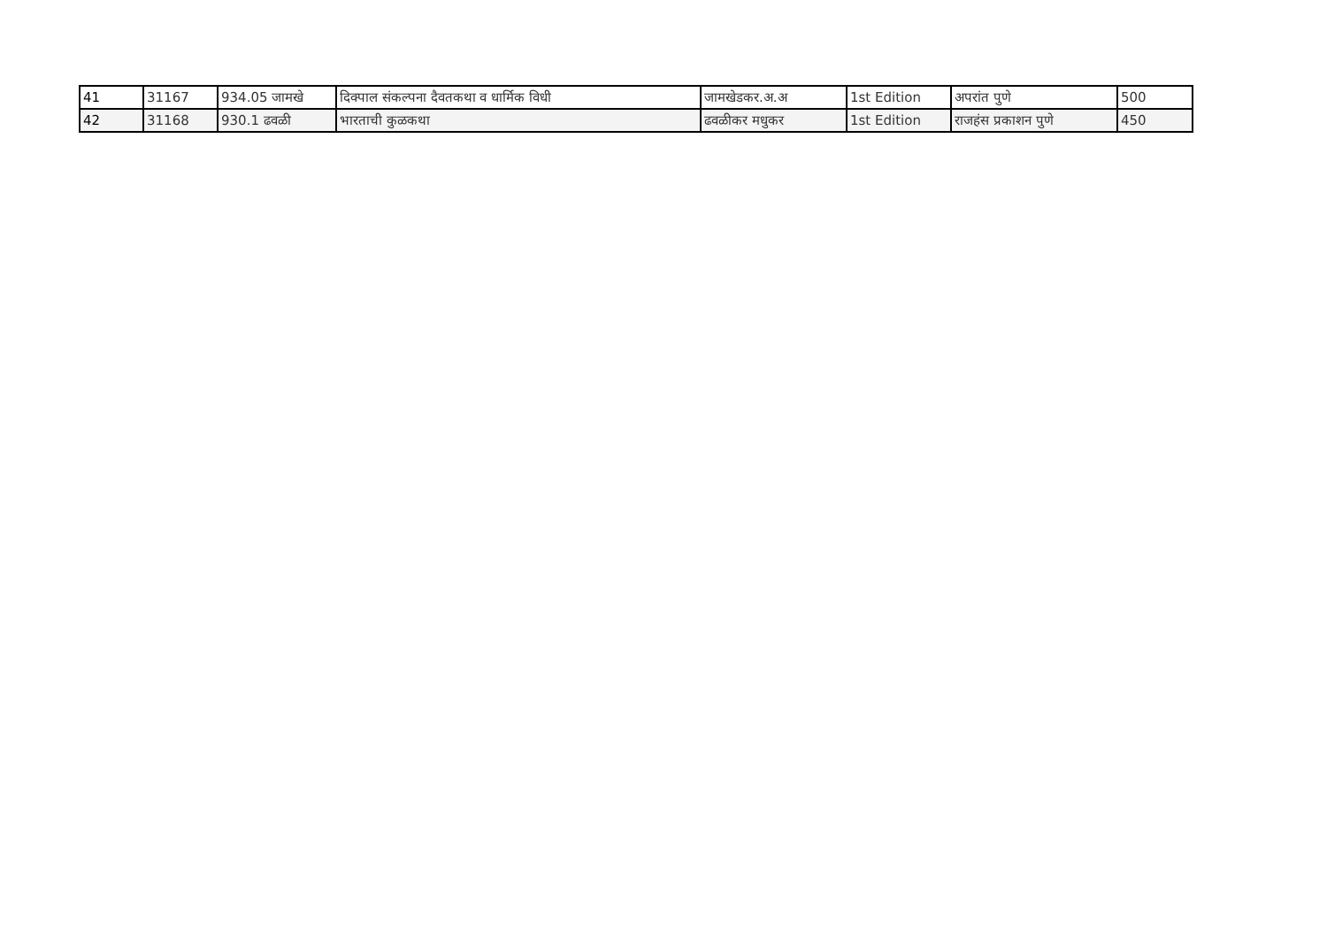| 41 | 31167 | 934.05 जामखे | दिक्पाल संकल्पना दैवतकथा व धार्मिक विधी | जामखेडकर.अ.अ | 1st Edition | अपरांत पुणे | 500 |
| 42 | 31168 | 930.1 ढवळी | भारताची कुळकथा | ढवळीकर मधुकर | 1st Edition | राजहंस प्रकाशन पुणे | 450 |